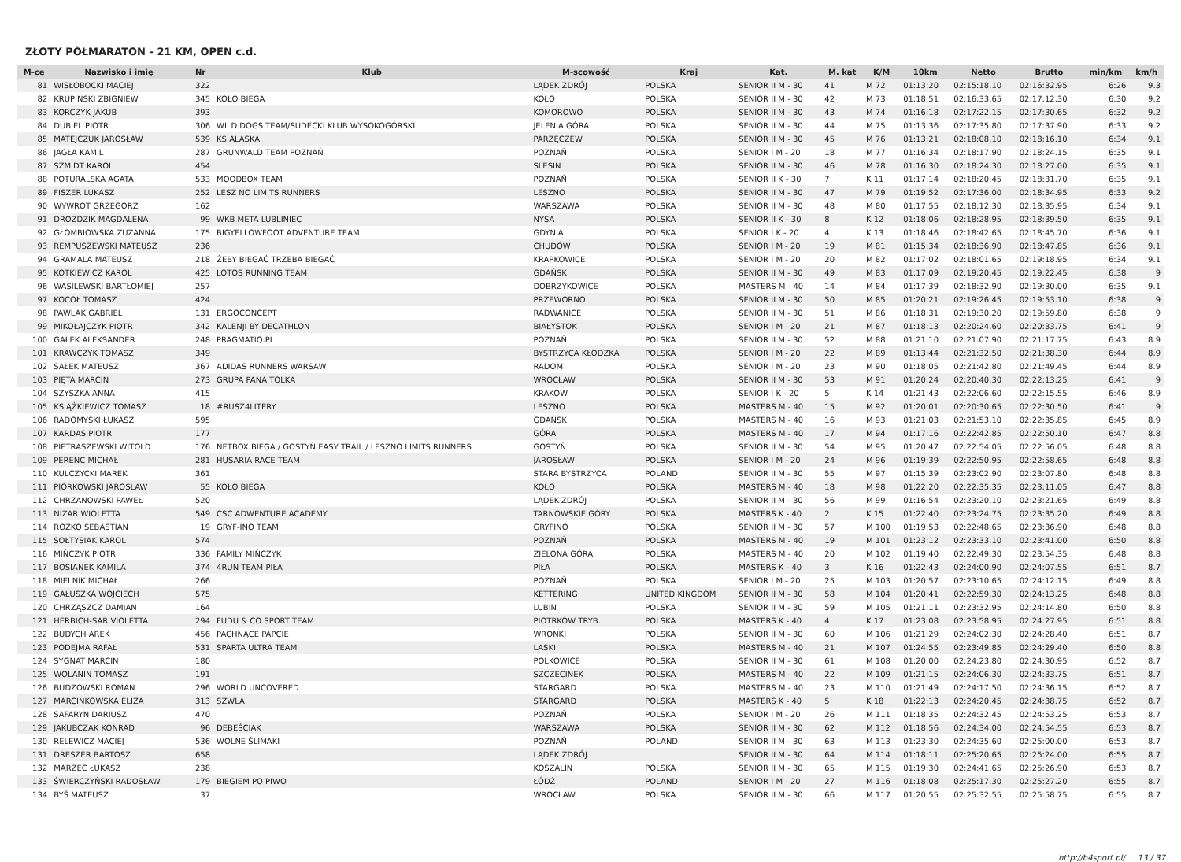ZŁOTY PÓŁMARATON - 21 KM, OPEN c.d.
| M-ce | Nazwisko i imię | Nr | Klub | M-scowość | Kraj | Kat. | M. kat | K/M | 10km | Netto | Brutto | min/km | km/h |
| --- | --- | --- | --- | --- | --- | --- | --- | --- | --- | --- | --- | --- | --- |
| 81 | WISŁOBOCKI MACIEJ | 322 | | LĄDEK ZDRÓJ | POLSKA | SENIOR II M - 30 | 41 | M 72 | 01:13:20 | 02:15:18.10 | 02:16:32.95 | 6:26 | 9.3 |
| 82 | KRUPIŃSKI ZBIGNIEW | 345 | KOŁO BIEGA | KOŁO | POLSKA | SENIOR II M - 30 | 42 | M 73 | 01:18:51 | 02:16:33.65 | 02:17:12.30 | 6:30 | 9.2 |
| 83 | KORCZYK JAKUB | 393 | | KOMOROWO | POLSKA | SENIOR II M - 30 | 43 | M 74 | 01:16:18 | 02:17:22.15 | 02:17:30.65 | 6:32 | 9.2 |
| 84 | DUBIEL PIOTR | 306 | WILD DOGS TEAM/SUDECKI KLUB WYSOKOGÓRSKI | JELENIA GÓRA | POLSKA | SENIOR II M - 30 | 44 | M 75 | 01:13:36 | 02:17:35.80 | 02:17:37.90 | 6:33 | 9.2 |
| 85 | MATEJCZUK JAROSŁAW | 539 | KS ALASKA | PARZĘCZEW | POLSKA | SENIOR II M - 30 | 45 | M 76 | 01:13:21 | 02:18:08.10 | 02:18:16.10 | 6:34 | 9.1 |
| 86 | JAGŁA KAMIL | 287 | GRUNWALD TEAM POZNAŃ | POZNAŃ | POLSKA | SENIOR I M - 20 | 18 | M 77 | 01:16:34 | 02:18:17.90 | 02:18:24.15 | 6:35 | 9.1 |
| 87 | SZMIDT KAROL | 454 | | SLESIN | POLSKA | SENIOR II M - 30 | 46 | M 78 | 01:16:30 | 02:18:24.30 | 02:18:27.00 | 6:35 | 9.1 |
| 88 | POTURALSKA AGATA | 533 | MOODBOX TEAM | POZNAŃ | POLSKA | SENIOR II K - 30 | 7 | K 11 | 01:17:14 | 02:18:20.45 | 02:18:31.70 | 6:35 | 9.1 |
| 89 | FISZER LUKASZ | 252 | LESZ NO LIMITS RUNNERS | LESZNO | POLSKA | SENIOR II M - 30 | 47 | M 79 | 01:19:52 | 02:17:36.00 | 02:18:34.95 | 6:33 | 9.2 |
| 90 | WYWROT GRZEGORZ | 162 | | WARSZAWA | POLSKA | SENIOR II M - 30 | 48 | M 80 | 01:17:55 | 02:18:12.30 | 02:18:35.95 | 6:34 | 9.1 |
| 91 | DROZDZIK MAGDALENA | 99 | WKB META LUBLINIEC | NYSA | POLSKA | SENIOR II K - 30 | 8 | K 12 | 01:18:06 | 02:18:28.95 | 02:18:39.50 | 6:35 | 9.1 |
| 92 | GŁOMBIOWSKA ZUZANNA | 175 | BIGYELLOWFOOT ADVENTURE TEAM | GDYNIA | POLSKA | SENIOR I K - 20 | 4 | K 13 | 01:18:46 | 02:18:42.65 | 02:18:45.70 | 6:36 | 9.1 |
| 93 | REMPUSZEWSKI MATEUSZ | 236 | | CHUDÓW | POLSKA | SENIOR I M - 20 | 19 | M 81 | 01:15:34 | 02:18:36.90 | 02:18:47.85 | 6:36 | 9.1 |
| 94 | GRAMALA MATEUSZ | 218 | ŻEBY BIEGAĆ TRZEBA BIEGAĆ | KRAPKOWICE | POLSKA | SENIOR I M - 20 | 20 | M 82 | 01:17:02 | 02:18:01.65 | 02:19:18.95 | 6:34 | 9.1 |
| 95 | KOTKIEWICZ KAROL | 425 | LOTOS RUNNING TEAM | GDAŃSK | POLSKA | SENIOR II M - 30 | 49 | M 83 | 01:17:09 | 02:19:20.45 | 02:19:22.45 | 6:38 | 9 |
| 96 | WASILEWSKI BARTŁOMIEJ | 257 | | DOBRZYKOWICE | POLSKA | MASTERS M - 40 | 14 | M 84 | 01:17:39 | 02:18:32.90 | 02:19:30.00 | 6:35 | 9.1 |
| 97 | KOCOŁ TOMASZ | 424 | | PRZEWORNO | POLSKA | SENIOR II M - 30 | 50 | M 85 | 01:20:21 | 02:19:26.45 | 02:19:53.10 | 6:38 | 9 |
| 98 | PAWLAK GABRIEL | 131 | ERGOCONCEPT | RADWANICE | POLSKA | SENIOR II M - 30 | 51 | M 86 | 01:18:31 | 02:19:30.20 | 02:19:59.80 | 6:38 | 9 |
| 99 | MIKOŁAJCZYK PIOTR | 342 | KALENJI BY DECATHLON | BIAŁYSTOK | POLSKA | SENIOR I M - 20 | 21 | M 87 | 01:18:13 | 02:20:24.60 | 02:20:33.75 | 6:41 | 9 |
| 100 | GAŁEK ALEKSANDER | 248 | PRAGMATIQ.PL | POZNAŃ | POLSKA | SENIOR II M - 30 | 52 | M 88 | 01:21:10 | 02:21:07.90 | 02:21:17.75 | 6:43 | 8.9 |
| 101 | KRAWCZYK TOMASZ | 349 | | BYSTRZYCA KŁODZKA | POLSKA | SENIOR I M - 20 | 22 | M 89 | 01:13:44 | 02:21:32.50 | 02:21:38.30 | 6:44 | 8.9 |
| 102 | SAŁEK MATEUSZ | 367 | ADIDAS RUNNERS WARSAW | RADOM | POLSKA | SENIOR I M - 20 | 23 | M 90 | 01:18:05 | 02:21:42.80 | 02:21:49.45 | 6:44 | 8.9 |
| 103 | PIĘTA MARCIN | 273 | GRUPA PANA TOLKA | WROCŁAW | POLSKA | SENIOR II M - 30 | 53 | M 91 | 01:20:24 | 02:20:40.30 | 02:22:13.25 | 6:41 | 9 |
| 104 | SZYSZKA ANNA | 415 | | KRAKÓW | POLSKA | SENIOR I K - 20 | 5 | K 14 | 01:21:43 | 02:22:06.60 | 02:22:15.55 | 6:46 | 8.9 |
| 105 | KSIĄŻKIEWICZ TOMASZ | 18 | #RUSZ4LITERY | LESZNO | POLSKA | MASTERS M - 40 | 15 | M 92 | 01:20:01 | 02:20:30.65 | 02:22:30.50 | 6:41 | 9 |
| 106 | RADOMYSKI ŁUKASZ | 595 | | GDAŃSK | POLSKA | MASTERS M - 40 | 16 | M 93 | 01:21:03 | 02:21:53.10 | 02:22:35.85 | 6:45 | 8.9 |
| 107 | KARDAS PIOTR | 177 | | GÓRA | POLSKA | MASTERS M - 40 | 17 | M 94 | 01:17:16 | 02:22:42.85 | 02:22:50.10 | 6:47 | 8.8 |
| 108 | PIETRASZEWSKI WITOLD | 176 | NETBOX BIEGA / GOSTYŃ EASY TRAIL / LESZNO LIMITS RUNNERS | GOSTYŃ | POLSKA | SENIOR II M - 30 | 54 | M 95 | 01:20:47 | 02:22:54.05 | 02:22:56.05 | 6:48 | 8.8 |
| 109 | PERENC MICHAŁ | 281 | HUSARIA RACE TEAM | JAROSŁAW | POLSKA | SENIOR I M - 20 | 24 | M 96 | 01:19:39 | 02:22:50.95 | 02:22:58.65 | 6:48 | 8.8 |
| 110 | KULCZYCKI MAREK | 361 | | STARA BYSTRZYCA | POLAND | SENIOR II M - 30 | 55 | M 97 | 01:15:39 | 02:23:02.90 | 02:23:07.80 | 6:48 | 8.8 |
| 111 | PIÓRKOWSKI JAROSŁAW | 55 | KOŁO BIEGA | KOŁO | POLSKA | MASTERS M - 40 | 18 | M 98 | 01:22:20 | 02:22:35.35 | 02:23:11.05 | 6:47 | 8.8 |
| 112 | CHRZANOWSKI PAWEŁ | 520 | | LĄDEK-ZDRÓJ | POLSKA | SENIOR II M - 30 | 56 | M 99 | 01:16:54 | 02:23:20.10 | 02:23:21.65 | 6:49 | 8.8 |
| 113 | NIZAR WIOLETTA | 549 | CSC ADWENTURE ACADEMY | TARNOWSKIE GÓRY | POLSKA | MASTERS K - 40 | 2 | K 15 | 01:22:40 | 02:23:24.75 | 02:23:35.20 | 6:49 | 8.8 |
| 114 | ROŻKO SEBASTIAN | 19 | GRYF-INO TEAM | GRYFINO | POLSKA | SENIOR II M - 30 | 57 | M 100 | 01:19:53 | 02:22:48.65 | 02:23:36.90 | 6:48 | 8.8 |
| 115 | SOŁTYSIAK KAROL | 574 | | POZNAŃ | POLSKA | MASTERS M - 40 | 19 | M 101 | 01:23:12 | 02:23:33.10 | 02:23:41.00 | 6:50 | 8.8 |
| 116 | MIŃCZYK PIOTR | 336 | FAMILY MIŃCZYK | ZIELONA GÓRA | POLSKA | MASTERS M - 40 | 20 | M 102 | 01:19:40 | 02:22:49.30 | 02:23:54.35 | 6:48 | 8.8 |
| 117 | BOSIANEK KAMILA | 374 | 4RUN TEAM PIŁA | PIŁA | POLSKA | MASTERS K - 40 | 3 | K 16 | 01:22:43 | 02:24:00.90 | 02:24:07.55 | 6:51 | 8.7 |
| 118 | MIELNIK MICHAŁ | 266 | | POZNAŃ | POLSKA | SENIOR I M - 20 | 25 | M 103 | 01:20:57 | 02:23:10.65 | 02:24:12.15 | 6:49 | 8.8 |
| 119 | GAŁUSZKA WOJCIECH | 575 | | KETTERING | UNITED KINGDOM | SENIOR II M - 30 | 58 | M 104 | 01:20:41 | 02:22:59.30 | 02:24:13.25 | 6:48 | 8.8 |
| 120 | CHRZĄSZCZ DAMIAN | 164 | | LUBIN | POLSKA | SENIOR II M - 30 | 59 | M 105 | 01:21:11 | 02:23:32.95 | 02:24:14.80 | 6:50 | 8.8 |
| 121 | HERBICH-SAR VIOLETTA | 294 | FUDU & CO SPORT TEAM | PIOTRKÓW TRYB. | POLSKA | MASTERS K - 40 | 4 | K 17 | 01:23:08 | 02:23:58.95 | 02:24:27.95 | 6:51 | 8.8 |
| 122 | BUDYCH AREK | 456 | PACHNĄCE PAPCIE | WRONKI | POLSKA | SENIOR II M - 30 | 60 | M 106 | 01:21:29 | 02:24:02.30 | 02:24:28.40 | 6:51 | 8.7 |
| 123 | PODEJMA RAFAŁ | 531 | SPARTA ULTRA TEAM | LASKI | POLSKA | MASTERS M - 40 | 21 | M 107 | 01:24:55 | 02:23:49.85 | 02:24:29.40 | 6:50 | 8.8 |
| 124 | SYGNAT MARCIN | 180 | | POLKOWICE | POLSKA | SENIOR II M - 30 | 61 | M 108 | 01:20:00 | 02:24:23.80 | 02:24:30.95 | 6:52 | 8.7 |
| 125 | WOLANIN TOMASZ | 191 | | SZCZECINEK | POLSKA | MASTERS M - 40 | 22 | M 109 | 01:21:15 | 02:24:06.30 | 02:24:33.75 | 6:51 | 8.7 |
| 126 | BUDZOWSKI ROMAN | 296 | WORLD UNCOVERED | STARGARD | POLSKA | MASTERS M - 40 | 23 | M 110 | 01:21:49 | 02:24:17.50 | 02:24:36.15 | 6:52 | 8.7 |
| 127 | MARCINKOWSKA ELIZA | 313 | SZWLA | STARGARD | POLSKA | MASTERS K - 40 | 5 | K 18 | 01:22:13 | 02:24:20.45 | 02:24:38.75 | 6:52 | 8.7 |
| 128 | SAFARYN DARIUSZ | 470 | | POZNAŃ | POLSKA | SENIOR I M - 20 | 26 | M 111 | 01:18:35 | 02:24:32.45 | 02:24:53.25 | 6:53 | 8.7 |
| 129 | JAKUBCZAK KONRAD | 96 | DEBEŚCIAK | WARSZAWA | POLSKA | SENIOR II M - 30 | 62 | M 112 | 01:18:56 | 02:24:34.00 | 02:24:54.55 | 6:53 | 8.7 |
| 130 | RELEWICZ MACIEJ | 536 | WOLNE ŚLIMAKI | POZNAŃ | POLAND | SENIOR II M - 30 | 63 | M 113 | 01:23:30 | 02:24:35.60 | 02:25:00.00 | 6:53 | 8.7 |
| 131 | DRESZER BARTOSZ | 658 | | LĄDEK ZDRÓJ | | SENIOR II M - 30 | 64 | M 114 | 01:18:11 | 02:25:20.65 | 02:25:24.00 | 6:55 | 8.7 |
| 132 | MARZEC ŁUKASZ | 238 | | KOSZALIN | POLSKA | SENIOR II M - 30 | 65 | M 115 | 01:19:30 | 02:24:41.65 | 02:25:26.90 | 6:53 | 8.7 |
| 133 | ŚWIERCZYŃSKI RADOSŁAW | 179 | BIEGIEM PO PIWO | ŁÓDŹ | POLAND | SENIOR I M - 20 | 27 | M 116 | 01:18:08 | 02:25:17.30 | 02:25:27.20 | 6:55 | 8.7 |
| 134 | BYŚ MATEUSZ | 37 | | WROCŁAW | POLSKA | SENIOR II M - 30 | 66 | M 117 | 01:20:55 | 02:25:32.55 | 02:25:58.75 | 6:55 | 8.7 |
http://b4sport.pl/ 13 / 37